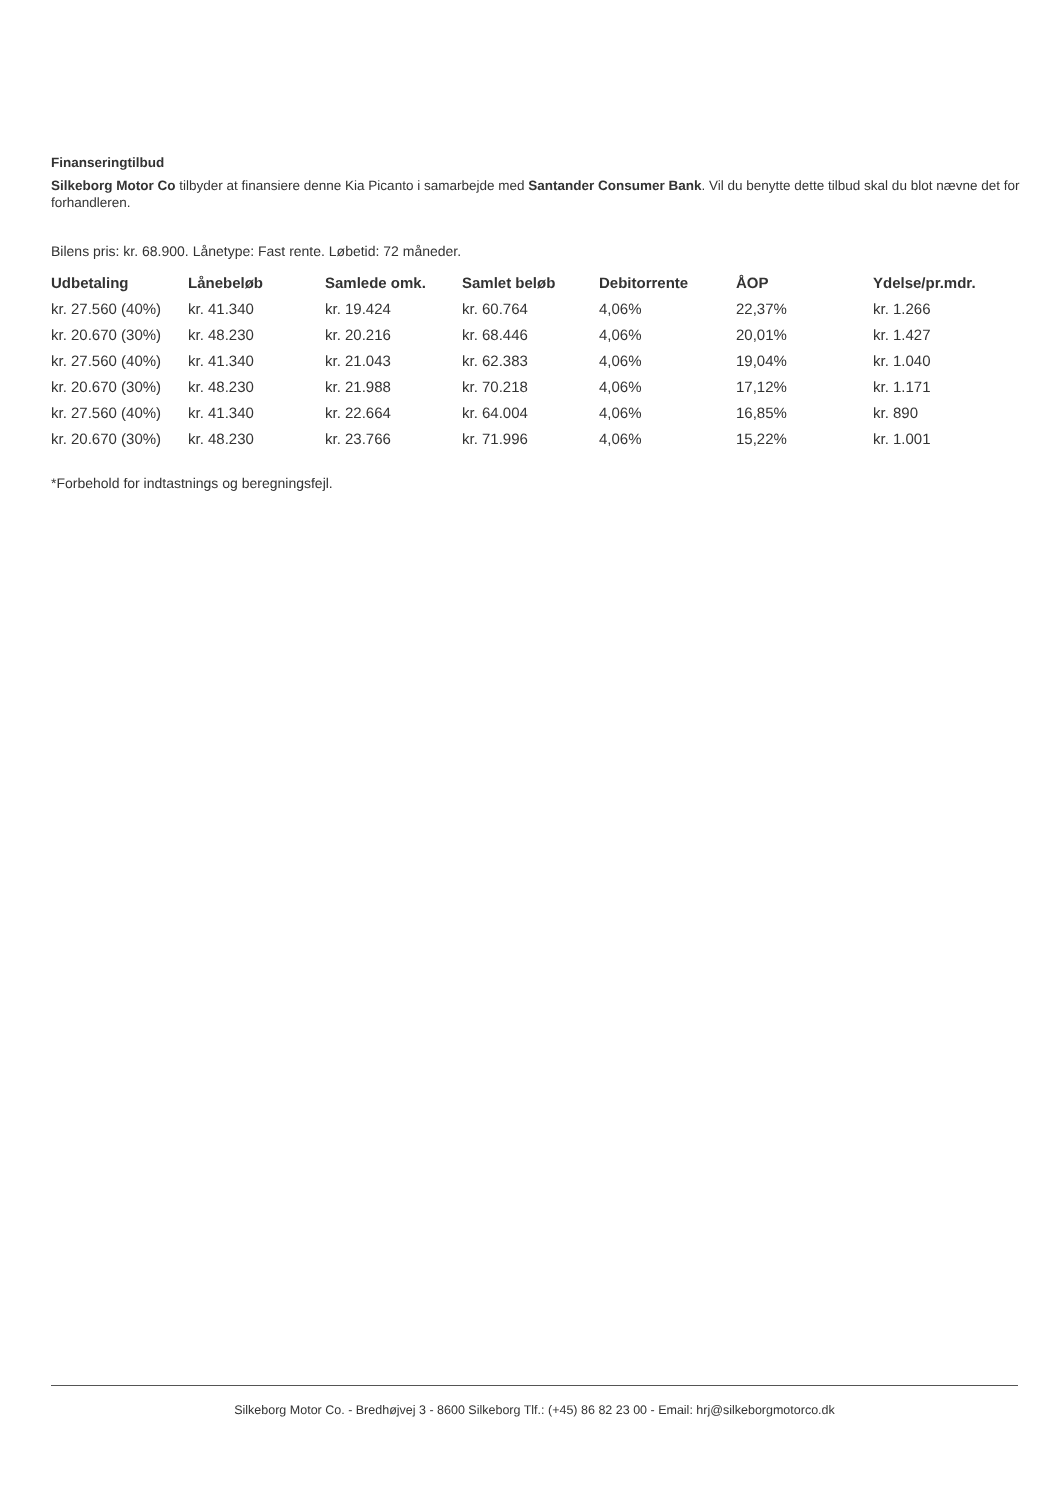Finanseringtilbud
Silkeborg Motor Co tilbyder at finansiere denne Kia Picanto i samarbejde med Santander Consumer Bank. Vil du benytte dette tilbud skal du blot nævne det for forhandleren.
Bilens pris: kr. 68.900. Lånetype: Fast rente. Løbetid: 72 måneder.
| Udbetaling | Lånebeløb | Samlede omk. | Samlet beløb | Debitorrente | ÅOP | Ydelse/pr.mdr. |
| --- | --- | --- | --- | --- | --- | --- |
| kr. 27.560 (40%) | kr. 41.340 | kr. 19.424 | kr. 60.764 | 4,06% | 22,37% | kr. 1.266 |
| kr. 20.670 (30%) | kr. 48.230 | kr. 20.216 | kr. 68.446 | 4,06% | 20,01% | kr. 1.427 |
| kr. 27.560 (40%) | kr. 41.340 | kr. 21.043 | kr. 62.383 | 4,06% | 19,04% | kr. 1.040 |
| kr. 20.670 (30%) | kr. 48.230 | kr. 21.988 | kr. 70.218 | 4,06% | 17,12% | kr. 1.171 |
| kr. 27.560 (40%) | kr. 41.340 | kr. 22.664 | kr. 64.004 | 4,06% | 16,85% | kr. 890 |
| kr. 20.670 (30%) | kr. 48.230 | kr. 23.766 | kr. 71.996 | 4,06% | 15,22% | kr. 1.001 |
*Forbehold for indtastnings og beregningsfejl.
Silkeborg Motor Co. - Bredhøjvej 3 - 8600 Silkeborg Tlf.: (+45) 86 82 23 00 - Email: hrj@silkeborgmotorco.dk